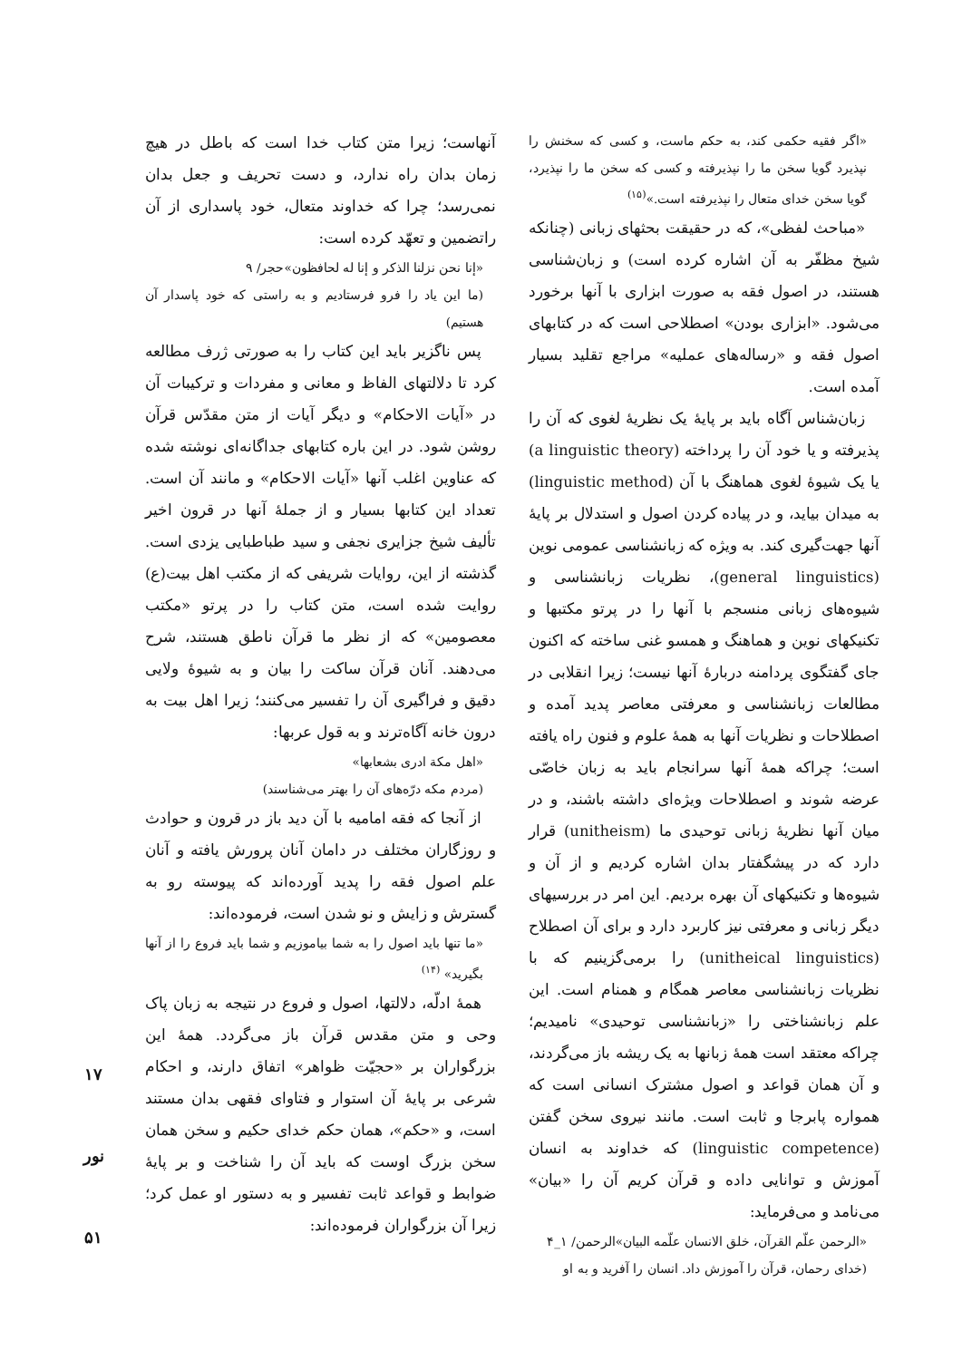آنهاست؛ زیرا متن کتاب خدا است که باطل در هیچ زمان بدان راه ندارد، و دست تحریف و جعل بدان نمی‌رسد؛ چرا که خداوند متعال، خود پاسداری از آن راتضمین و تعهّد کرده است:
«إنا نحن نزلنا الذکر و إنا له لحافظون»حجر/ ۹
(ما این یاد را فرو فرستادیم و به راستی که خود پاسدار آن هستیم)
پس ناگزیر باید این کتاب را به صورتی ژرف مطالعه کرد تا دلالتهای الفاظ و معانی و مفردات و ترکیبات آن در «آیات الاحکام» و دیگر آیات از متن مقدّس قرآن روشن شود. در این باره کتابهای جداگانه‌ای نوشته شده که عناوین اغلب آنها «آیات الاحکام» و مانند آن است. تعداد این کتابها بسیار و از جملهٔ آنها در قرون اخیر تألیف شیخ جزایری نجفی و سید طباطبایی یزدی است. گذشته از این، روایات شریفی که از مکتب اهل بیت(ع) روایت شده است، متن کتاب را در پرتو «مکتب معصومین» که از نظر ما قرآن ناطق هستند، شرح می‌دهند. آنان قرآن ساکت را بیان و به شیوهٔ ولایی دقیق و فراگیری آن را تفسیر می‌کنند؛ زیرا اهل بیت به درون خانه آگاه‌ترند و به قول عربها:
«اهل مکة ادری بشعابها»
(مردم مکه درّه‌های آن را بهتر می‌شناسند)
از آنجا که فقه امامیه با آن دید باز در قرون و حوادث و روزگاران مختلف در دامان آنان پرورش یافته و آنان علم اصول فقه را پدید آورده‌اند که پیوسته رو به گسترش و زایش و نو شدن است، فرموده‌اند:
«ما تنها باید اصول را به شما بیاموزیم و شما باید فروع را از آنها بگیرید» <sup>(۱۴)</sup>
همهٔ ادلّه، دلالتها، اصول و فروع در نتیجه به زبان پاک وحی و متن مقدس قرآن باز می‌گردد. همهٔ این بزرگواران بر «حجیّت ظواهر» اتفاق دارند، و احکام شرعی بر پایهٔ آن استوار و فتاوای فقهی بدان مستند است، و «حکم»، همان حکم خدای حکیم و سخن همان سخن بزرگ اوست که باید آن را شناخت و بر پایهٔ ضوابط و قواعد ثابت تفسیر و به دستور او عمل کرد؛ زیرا آن بزرگواران فرموده‌اند:
«اگر فقیه حکمی کند، به حکم ماست، و کسی که سخنش را نپذیرد گویا سخن ما را نپذیرفته و کسی که سخن ما را نپذیرد، گویا سخن خدای متعال را نپذیرفته است.»<sup>(۱۵)</sup>
«مباحث لفظی»، که در حقیقت بحثهای زبانی (چنانکه شیخ مظفّر به آن اشاره کرده است) و زبان‌شناسی هستند، در اصول فقه به صورت ابزاری با آنها برخورد می‌شود. «ابزاری بودن» اصطلاحی است که در کتابهای اصول فقه و «رساله‌های عملیه» مراجع تقلید بسیار آمده است.
زبان‌شناس آگاه باید بر پایهٔ یک نظریهٔ لغوی که آن را پذیرفته و یا خود آن را پرداخته (a linguistic theory) یا یک شیوهٔ لغوی هماهنگ با آن (linguistic method) به میدان بیاید، و در پیاده کردن اصول و استدلال بر پایهٔ آنها جهت‌گیری کند. به ویژه که زبانشناسی عمومی نوین (general linguistics)، نظریات زبانشناسی و شیوه‌های زبانی منسجم با آنها را در پرتو مکتبها و تکنیکهای نوین و هماهنگ و همسو غنی ساخته که اکنون جای گفتگوی پردامنه دربارهٔ آنها نیست؛ زیرا انقلابی در مطالعات زبانشناسی و معرفتی معاصر پدید آمده و اصطلاحات و نظریات آنها به همهٔ علوم و فنون راه یافته است؛ چراکه همهٔ آنها سرانجام باید به زبان خاصّی عرضه شوند و اصطلاحات ویژه‌ای داشته باشند، و در میان آنها نظریهٔ زبانی توحیدی ما (unitheism) قرار دارد که در پیشگفتار بدان اشاره کردیم و از آن و شیوه‌ها و تکنیکهای آن بهره بردیم. این امر در بررسیهای دیگر زبانی و معرفتی نیز کاربرد دارد و برای آن اصطلاح (unitheical linguistics) را برمی‌گزینیم که با نظریات زبانشناسی معاصر همگام و همنام است. این علم زبانشناختی را «زبانشناسی توحیدی» نامیدیم؛ چراکه معتقد است همهٔ زبانها به یک ریشه باز می‌گردند، و آن همان قواعد و اصول مشترک انسانی است که همواره پابرجا و ثابت است. مانند نیروی سخن گفتن (linguistic competence) که خداوند به انسان آموزش و توانایی داده و قرآن کریم آن را «بیان» می‌نامد و می‌فرماید:
«الرحمن علّم القرآن، خلق الانسان علّمه البیان»الرحمن/ ۱_۴
(خدای رحمان، قرآن را آموزش داد. انسان را آفرید و به او
۱۷
نور
۵۱